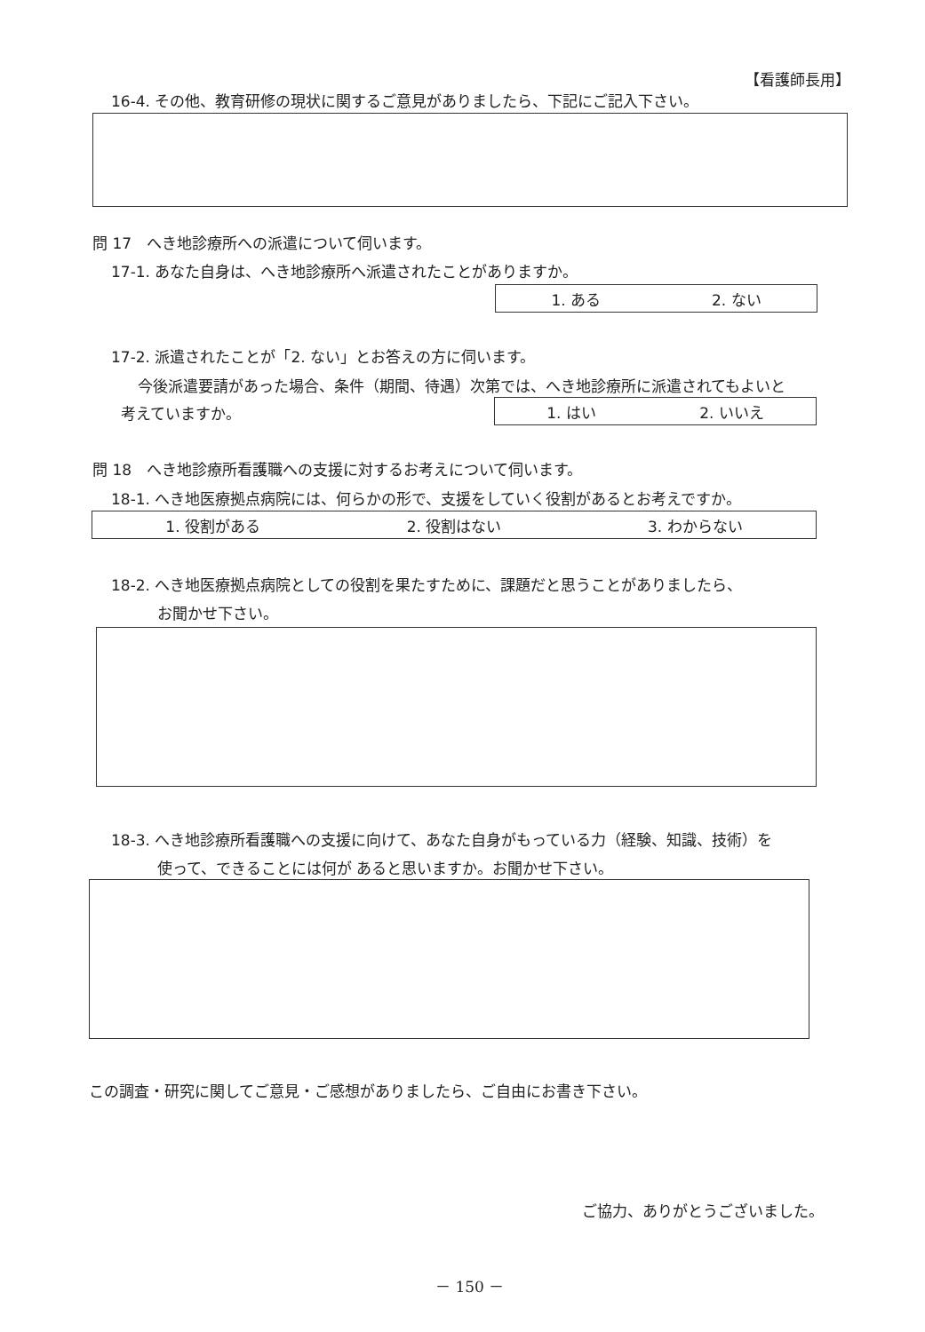【看護師長用】
16-4. その他、教育研修の現状に関するご意見がありましたら、下記にご記入下さい。
問 17　へき地診療所への派遣について伺います。
17-1. あなた自身は、へき地診療所へ派遣されたことがありますか。
1. ある 2. ない
17-2. 派遣されたことが「2. ない」とお答えの方に伺います。
今後派遣要請があった場合、条件（期間、待遇）次第では、へき地診療所に派遣されてもよいと
考えていますか。 1. はい 2. いいえ
問 18　へき地診療所看護職への支援に対するお考えについて伺います。
18-1. へき地医療拠点病院には、何らかの形で、支援をしていく役割があるとお考えですか。
1. 役割がある 2. 役割はない 3. わからない
18-2. へき地医療拠点病院としての役割を果たすために、課題だと思うことがありましたら、
お聞かせ下さい。
18-3. へき地診療所看護職への支援に向けて、あなた自身がもっている力（経験、知識、技術）を
使って、できることには何が あると思いますか。お聞かせ下さい。
この調査・研究に関してご意見・ご感想がありましたら、ご自由にお書き下さい。
ご協力、ありがとうございました。
－ 150 －